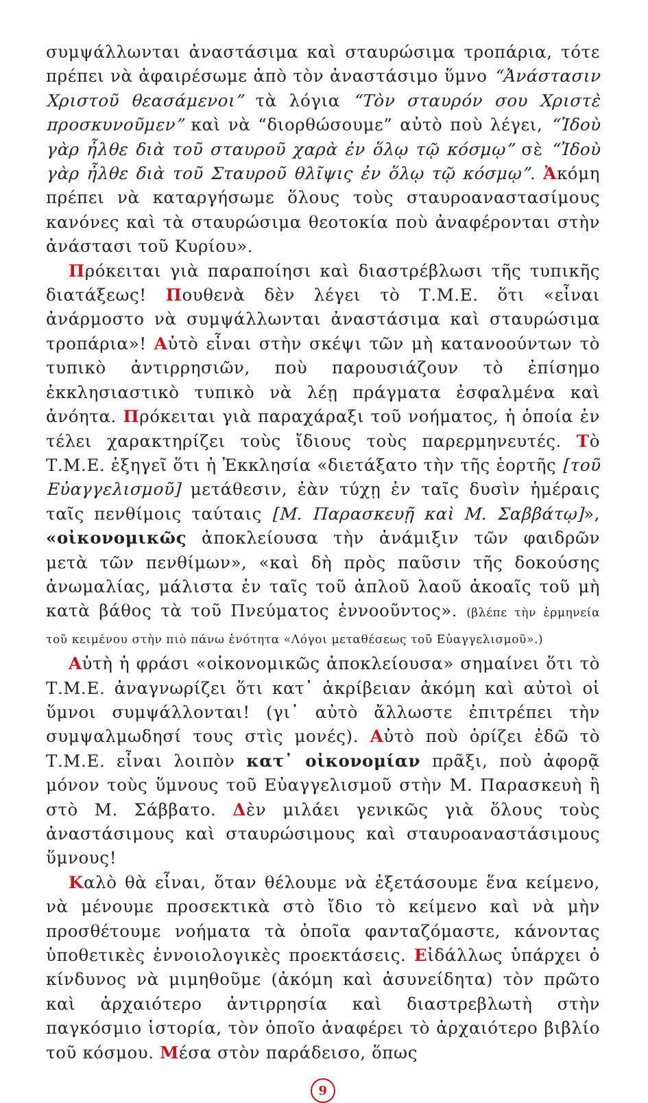συμψάλλωνται ἀναστάσιμα καὶ σταυρώσιμα τροπάρια, τότε πρέπει νὰ ἀφαιρέσωμε ἀπὸ τὸν ἀναστάσιμο ὕμνο “Ἀνάστασιν Χριστοῦ θεασάμενοι” τὰ λόγια “Τὸν σταυρόν σου Χριστὲ προσκυνοῦμεν” καὶ νὰ “διορθώσουμε” αὐτὸ ποὺ λέγει, “Ἰδοὺ γὰρ ἦλθε διὰ τοῦ σταυροῦ χαρὰ ἐν ὅλῳ τῷ κόσμῳ” σὲ “Ἰδοὺ γὰρ ἦλθε διὰ τοῦ Σταυροῦ θλῖψις ἐν ὅλῳ τῷ κόσμῳ”. Ἀκόμη πρέπει νὰ καταργήσωμε ὅλους τοὺς σταυροαναστασίμους κανόνες καὶ τὰ σταυρώσιμα θεοτοκία ποὺ ἀναφέρονται στὴν ἀνάστασι τοῦ Κυρίου».
Πρόκειται γιὰ παραποίησι καὶ διαστρέβλωσι τῆς τυπικῆς διατάξεως! Πουθενὰ δὲν λέγει τὸ Τ.Μ.Ε. ὅτι «εἶναι ἀνάρμοστο νὰ συμψάλλωνται ἀναστάσιμα καὶ σταυρώσιμα τροπάρια»! Αὐτὸ εἶναι στὴν σκέψι τῶν μὴ κατανοούντων τὸ τυπικὸ ἀντιρρησιῶν, ποὺ παρουσιάζουν τὸ ἐπίσημο ἐκκλησιαστικὸ τυπικὸ νὰ λέῃ πράγματα ἐσφαλμένα καὶ ἀνόητα. Πρόκειται γιὰ παραχάραξι τοῦ νοήματος, ἡ ὁποία ἐν τέλει χαρακτηρίζει τοὺς ἴδιους τοὺς παρερμηνευτές. Τὸ Τ.Μ.Ε. ἐξηγεῖ ὅτι ἡ Ἐκκλησία «διετάξατο τὴν τῆς ἑορτῆς [τοῦ Εὐαγγελισμοῦ] μετάθεσιν, ἐὰν τύχῃ ἐν ταῖς δυσὶν ἡμέραις ταῖς πενθίμοις ταύταις [Μ. Παρασκευῇ καὶ Μ. Σαββάτῳ]», «οἰκονομικῶς ἀποκλείουσα τὴν ἀνάμιξιν τῶν φαιδρῶν μετὰ τῶν πενθίμων», «καὶ δὴ πρὸς παῦσιν τῆς δοκούσης ἀνωμαλίας, μάλιστα ἐν ταῖς τοῦ ἁπλοῦ λαοῦ ἀκοαῖς τοῦ μὴ κατὰ βάθος τὰ τοῦ Πνεύματος ἐννοοῦντος». (βλέπε τὴν ἑρμηνεία τοῦ κειμένου στὴν πιὸ πάνω ἑνότητα «Λόγοι μεταθέσεως τοῦ Εὐαγγελισμοῦ».)
Αὐτὴ ἡ φράσι «οἰκονομικῶς ἀποκλείουσα» σημαίνει ὅτι τὸ Τ.Μ.Ε. ἀναγνωρίζει ὅτι κατ᾽ ἀκρίβειαν ἀκόμη καὶ αὐτοὶ οἱ ὕμνοι συμψάλλονται! (γι᾽ αὐτὸ ἄλλωστε ἐπιτρέπει τὴν συμψαλμωδησί τους στὶς μονές). Αὐτὸ ποὺ ὁρίζει ἐδῶ τὸ Τ.Μ.Ε. εἶναι λοιπὸν κατ᾽ οἰκονομίαν πρᾶξι, ποὺ ἀφορᾷ μόνον τοὺς ὕμνους τοῦ Εὐαγγελισμοῦ στὴν Μ. Παρασκευὴ ἢ στὸ Μ. Σάββατο. Δὲν μιλάει γενικῶς γιὰ ὅλους τοὺς ἀναστάσιμους καὶ σταυρώσιμους καὶ σταυροαναστάσιμους ὕμνους!
Καλὸ θὰ εἶναι, ὅταν θέλουμε νὰ ἐξετάσουμε ἕνα κείμενο, νὰ μένουμε προσεκτικὰ στὸ ἴδιο τὸ κείμενο καὶ νὰ μὴν προσθέτουμε νοήματα τὰ ὁποῖα φανταζόμαστε, κάνοντας ὑποθετικὲς ἐννοιολογικὲς προεκτάσεις. Εἰδάλλως ὑπάρχει ὁ κίνδυνος νὰ μιμηθοῦμε (ἀκόμη καὶ ἀσυνείδητα) τὸν πρῶτο καὶ ἀρχαιότερο ἀντιρρησία καὶ διαστρεβλωτὴ στὴν παγκόσμιο ἱστορία, τὸν ὁποῖο ἀναφέρει τὸ ἀρχαιότερο βιβλίο τοῦ κόσμου. Μέσα στὸν παράδεισο, ὅπως
9